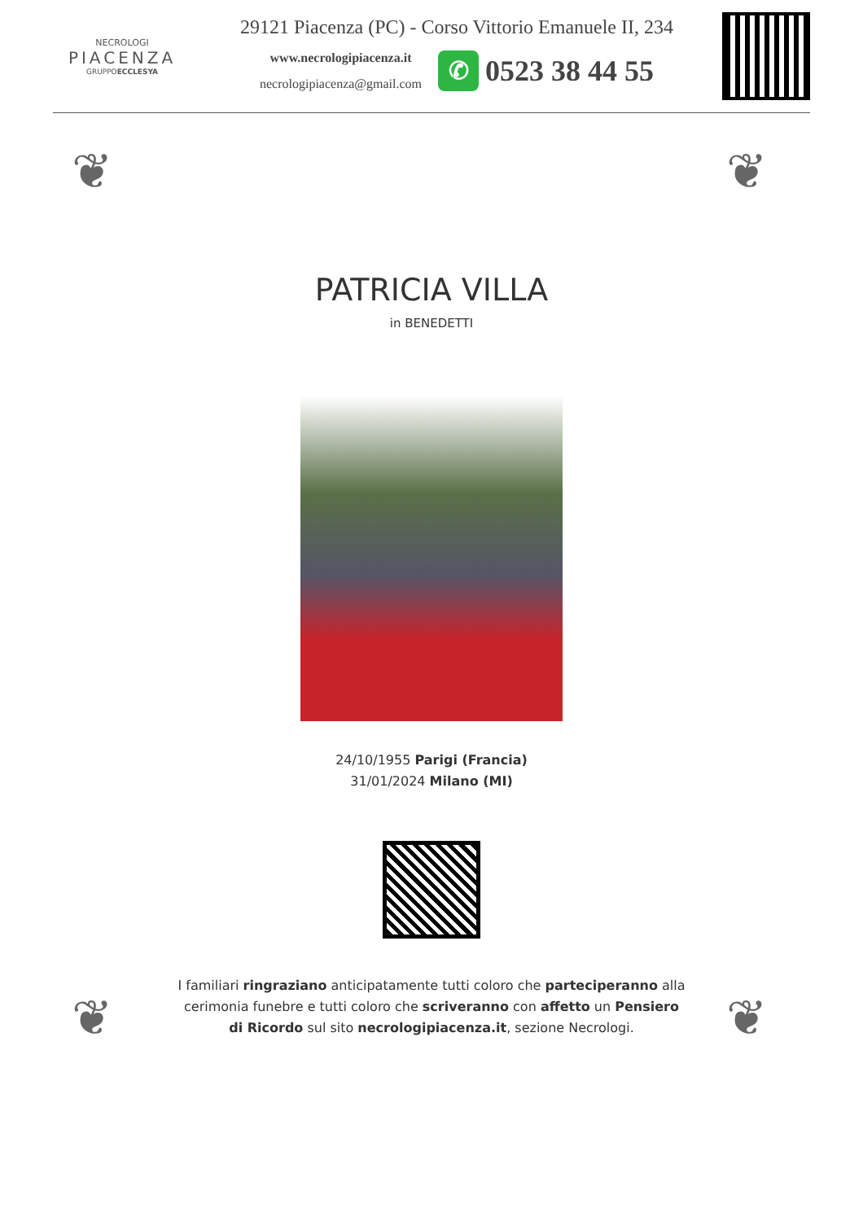NECROLOGI
PIACENZA
GRUPPOECCLESYA
29121 Piacenza (PC) - Corso Vittorio Emanuele II, 234
www.necrologipiacenza.it
necrologipiacenza@gmail.com
✆
0523 38 44 55
❦ ❦
❦ ❦
PATRICIA VILLA
in BENEDETTI
24/10/1955 Parigi (Francia)
31/01/2024 Milano (MI)
I familiari ringraziano anticipatamente tutti coloro che parteciperanno alla cerimonia funebre e tutti coloro che scriveranno con affetto un Pensiero di Ricordo sul sito necrologipiacenza.it, sezione Necrologi.